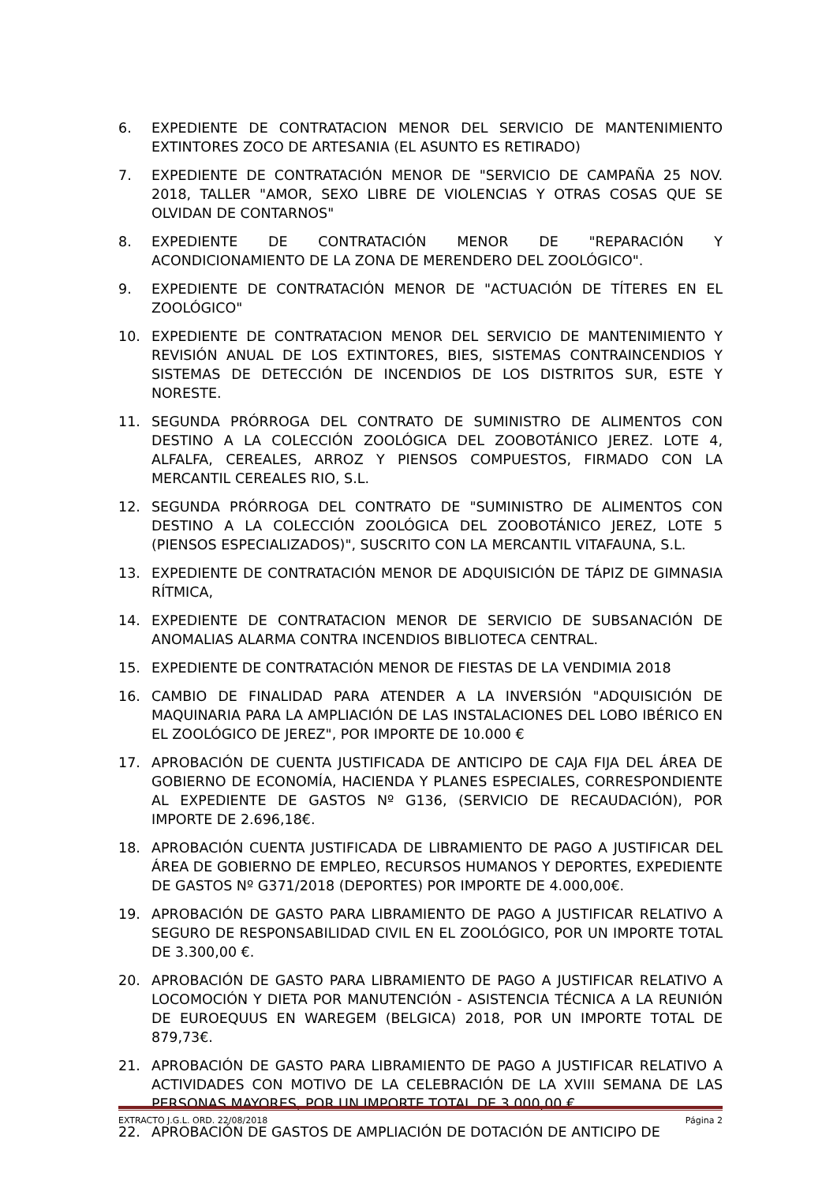6. EXPEDIENTE DE CONTRATACION MENOR DEL SERVICIO DE MANTENIMIENTO EXTINTORES ZOCO DE ARTESANIA (EL ASUNTO ES RETIRADO)
7. EXPEDIENTE DE CONTRATACIÓN MENOR DE "SERVICIO DE CAMPAÑA 25 NOV. 2018, TALLER "AMOR, SEXO LIBRE DE VIOLENCIAS Y OTRAS COSAS QUE SE OLVIDAN DE CONTARNOS"
8. EXPEDIENTE DE CONTRATACIÓN MENOR DE "REPARACIÓN Y ACONDICIONAMIENTO DE LA ZONA DE MERENDERO DEL ZOOLÓGICO".
9. EXPEDIENTE DE CONTRATACIÓN MENOR DE "ACTUACIÓN DE TÍTERES EN EL ZOOLÓGICO"
10. EXPEDIENTE DE CONTRATACION MENOR DEL SERVICIO DE MANTENIMIENTO Y REVISIÓN ANUAL DE LOS EXTINTORES, BIES, SISTEMAS CONTRAINCENDIOS Y SISTEMAS DE DETECCIÓN DE INCENDIOS DE LOS DISTRITOS SUR, ESTE Y NORESTE.
11. SEGUNDA PRÓRROGA DEL CONTRATO DE SUMINISTRO DE ALIMENTOS CON DESTINO A LA COLECCIÓN ZOOLÓGICA DEL ZOOBOTÁNICO JEREZ. LOTE 4, ALFALFA, CEREALES, ARROZ Y PIENSOS COMPUESTOS, FIRMADO CON LA MERCANTIL CEREALES RIO, S.L.
12. SEGUNDA PRÓRROGA DEL CONTRATO DE "SUMINISTRO DE ALIMENTOS CON DESTINO A LA COLECCIÓN ZOOLÓGICA DEL ZOOBOTÁNICO JEREZ, LOTE 5 (PIENSOS ESPECIALIZADOS)", SUSCRITO CON LA MERCANTIL VITAFAUNA, S.L.
13. EXPEDIENTE DE CONTRATACIÓN MENOR DE ADQUISICIÓN DE TÁPIZ DE GIMNASIA RÍTMICA,
14. EXPEDIENTE DE CONTRATACION MENOR DE SERVICIO DE SUBSANACIÓN DE ANOMALIAS ALARMA CONTRA INCENDIOS BIBLIOTECA CENTRAL.
15. EXPEDIENTE DE CONTRATACIÓN MENOR DE FIESTAS DE LA VENDIMIA 2018
16. CAMBIO DE FINALIDAD PARA ATENDER A LA INVERSIÓN "ADQUISICIÓN DE MAQUINARIA PARA LA AMPLIACIÓN DE LAS INSTALACIONES DEL LOBO IBÉRICO EN EL ZOOLÓGICO DE JEREZ", POR IMPORTE DE 10.000 €
17. APROBACIÓN DE CUENTA JUSTIFICADA DE ANTICIPO DE CAJA FIJA DEL ÁREA DE GOBIERNO DE ECONOMÍA, HACIENDA Y PLANES ESPECIALES, CORRESPONDIENTE AL EXPEDIENTE DE GASTOS Nº G136, (SERVICIO DE RECAUDACIÓN), POR IMPORTE DE 2.696,18€.
18. APROBACIÓN CUENTA JUSTIFICADA DE LIBRAMIENTO DE PAGO A JUSTIFICAR DEL ÁREA DE GOBIERNO DE EMPLEO, RECURSOS HUMANOS Y DEPORTES, EXPEDIENTE DE GASTOS Nº G371/2018 (DEPORTES) POR IMPORTE DE 4.000,00€.
19. APROBACIÓN DE GASTO PARA LIBRAMIENTO DE PAGO A JUSTIFICAR RELATIVO A SEGURO DE RESPONSABILIDAD CIVIL EN EL ZOOLÓGICO, POR UN IMPORTE TOTAL DE 3.300,00 €.
20. APROBACIÓN DE GASTO PARA LIBRAMIENTO DE PAGO A JUSTIFICAR RELATIVO A LOCOMOCIÓN Y DIETA POR MANUTENCIÓN - ASISTENCIA TÉCNICA A LA REUNIÓN DE EUROEQUUS EN WAREGEM (BELGICA) 2018, POR UN IMPORTE TOTAL DE 879,73€.
21. APROBACIÓN DE GASTO PARA LIBRAMIENTO DE PAGO A JUSTIFICAR RELATIVO A ACTIVIDADES CON MOTIVO DE LA CELEBRACIÓN DE LA XVIII SEMANA DE LAS PERSONAS MAYORES, POR UN IMPORTE TOTAL DE 3.000,00 €.
22. APROBACIÓN DE GASTOS DE AMPLIACIÓN DE DOTACIÓN DE ANTICIPO DE
EXTRACTO J.G.L. ORD. 22/08/2018 Página 2